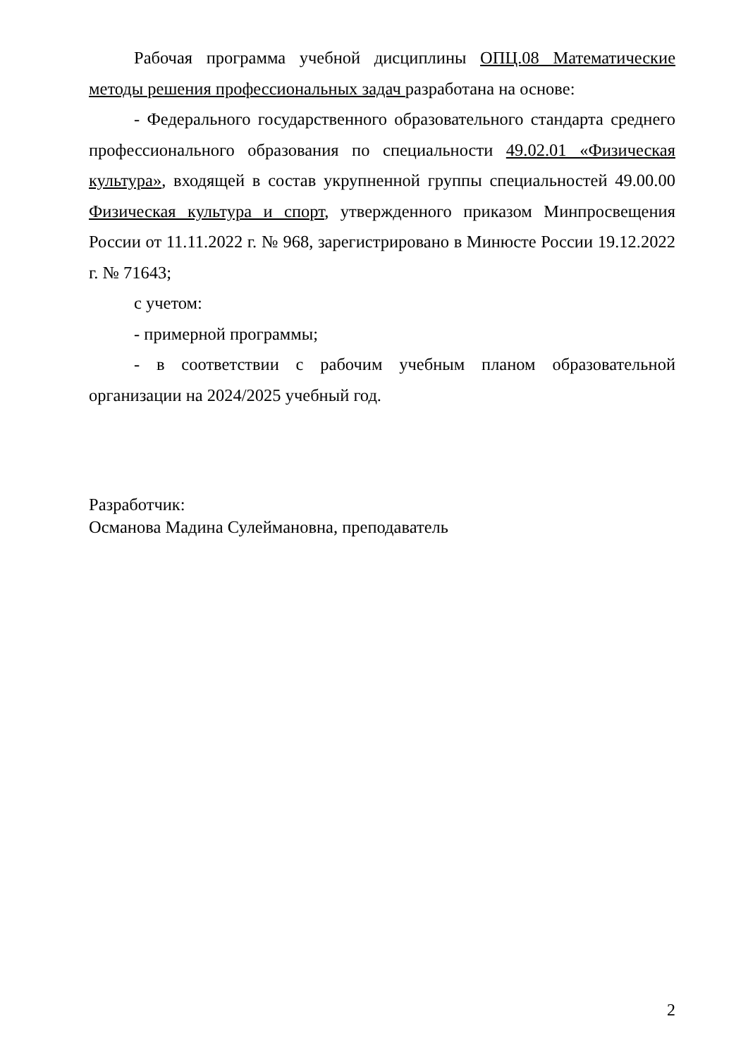Рабочая программа учебной дисциплины ОПЦ.08 Математические методы решения профессиональных задач разработана на основе:
- Федерального государственного образовательного стандарта среднего профессионального образования по специальности 49.02.01 «Физическая культура», входящей в состав укрупненной группы специальностей 49.00.00 Физическая культура и спорт, утвержденного приказом Минпросвещения России от 11.11.2022 г. № 968, зарегистрировано в Минюсте России 19.12.2022 г. № 71643;
с учетом:
- примерной программы;
- в соответствии с рабочим учебным планом образовательной организации на 2024/2025 учебный год.
Разработчик:
Османова Мадина Сулеймановна, преподаватель
2